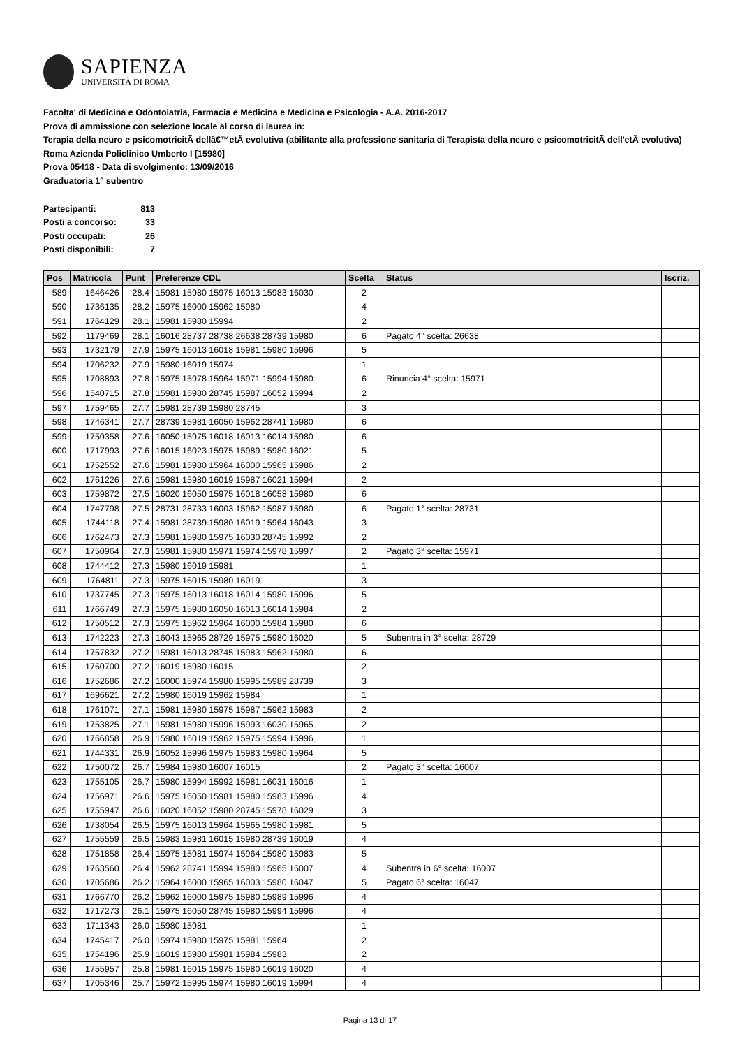SAPIENZA
UNIVERSITÀ DI ROMA
Facolta' di Medicina e Odontoiatria, Farmacia e Medicina e Medicina e Psicologia - A.A. 2016-2017
Prova di ammissione con selezione locale al corso di laurea in:
Terapia della neuro e psicomotricitÃ dellâ€™etÃ evolutiva (abilitante alla professione sanitaria di Terapista della neuro e psicomotricitÃ dell'etÃ evolutiva) Roma Azienda Policlinico Umberto I [15980]
Prova 05418 - Data di svolgimento: 13/09/2016
Graduatoria 1° subentro
| Partecipanti: | 813 |
| Posti a concorso: | 33 |
| Posti occupati: | 26 |
| Posti disponibili: | 7 |
| Pos | Matricola | Punt | Preferenze CDL | Scelta | Status | Iscriz. |
| --- | --- | --- | --- | --- | --- | --- |
| 589 | 1646426 | 28.4 | 15981 15980 15975 16013 15983 16030 | 2 | | |
| 590 | 1736135 | 28.2 | 15975 16000 15962 15980 | 4 | | |
| 591 | 1764129 | 28.1 | 15981 15980 15994 | 2 | | |
| 592 | 1179469 | 28.1 | 16016 28737 28738 26638 28739 15980 | 6 | Pagato 4° scelta: 26638 | |
| 593 | 1732179 | 27.9 | 15975 16013 16018 15981 15980 15996 | 5 | | |
| 594 | 1706232 | 27.9 | 15980 16019 15974 | 1 | | |
| 595 | 1708893 | 27.8 | 15975 15978 15964 15971 15994 15980 | 6 | Rinuncia 4° scelta: 15971 | |
| 596 | 1540715 | 27.8 | 15981 15980 28745 15987 16052 15994 | 2 | | |
| 597 | 1759465 | 27.7 | 15981 28739 15980 28745 | 3 | | |
| 598 | 1746341 | 27.7 | 28739 15981 16050 15962 28741 15980 | 6 | | |
| 599 | 1750358 | 27.6 | 16050 15975 16018 16013 16014 15980 | 6 | | |
| 600 | 1717993 | 27.6 | 16015 16023 15975 15989 15980 16021 | 5 | | |
| 601 | 1752552 | 27.6 | 15981 15980 15964 16000 15965 15986 | 2 | | |
| 602 | 1761226 | 27.6 | 15981 15980 16019 15987 16021 15994 | 2 | | |
| 603 | 1759872 | 27.5 | 16020 16050 15975 16018 16058 15980 | 6 | | |
| 604 | 1747798 | 27.5 | 28731 28733 16003 15962 15987 15980 | 6 | Pagato 1° scelta: 28731 | |
| 605 | 1744118 | 27.4 | 15981 28739 15980 16019 15964 16043 | 3 | | |
| 606 | 1762473 | 27.3 | 15981 15980 15975 16030 28745 15992 | 2 | | |
| 607 | 1750964 | 27.3 | 15981 15980 15971 15974 15978 15997 | 2 | Pagato 3° scelta: 15971 | |
| 608 | 1744412 | 27.3 | 15980 16019 15981 | 1 | | |
| 609 | 1764811 | 27.3 | 15975 16015 15980 16019 | 3 | | |
| 610 | 1737745 | 27.3 | 15975 16013 16018 16014 15980 15996 | 5 | | |
| 611 | 1766749 | 27.3 | 15975 15980 16050 16013 16014 15984 | 2 | | |
| 612 | 1750512 | 27.3 | 15975 15962 15964 16000 15984 15980 | 6 | | |
| 613 | 1742223 | 27.3 | 16043 15965 28729 15975 15980 16020 | 5 | Subentra in 3° scelta: 28729 | |
| 614 | 1757832 | 27.2 | 15981 16013 28745 15983 15962 15980 | 6 | | |
| 615 | 1760700 | 27.2 | 16019 15980 16015 | 2 | | |
| 616 | 1752686 | 27.2 | 16000 15974 15980 15995 15989 28739 | 3 | | |
| 617 | 1696621 | 27.2 | 15980 16019 15962 15984 | 1 | | |
| 618 | 1761071 | 27.1 | 15981 15980 15975 15987 15962 15983 | 2 | | |
| 619 | 1753825 | 27.1 | 15981 15980 15996 15993 16030 15965 | 2 | | |
| 620 | 1766858 | 26.9 | 15980 16019 15962 15975 15994 15996 | 1 | | |
| 621 | 1744331 | 26.9 | 16052 15996 15975 15983 15980 15964 | 5 | | |
| 622 | 1750072 | 26.7 | 15984 15980 16007 16015 | 2 | Pagato 3° scelta: 16007 | |
| 623 | 1755105 | 26.7 | 15980 15994 15992 15981 16031 16016 | 1 | | |
| 624 | 1756971 | 26.6 | 15975 16050 15981 15980 15983 15996 | 4 | | |
| 625 | 1755947 | 26.6 | 16020 16052 15980 28745 15978 16029 | 3 | | |
| 626 | 1738054 | 26.5 | 15975 16013 15964 15965 15980 15981 | 5 | | |
| 627 | 1755559 | 26.5 | 15983 15981 16015 15980 28739 16019 | 4 | | |
| 628 | 1751858 | 26.4 | 15975 15981 15974 15964 15980 15983 | 5 | | |
| 629 | 1763560 | 26.4 | 15962 28741 15994 15980 15965 16007 | 4 | Subentra in 6° scelta: 16007 | |
| 630 | 1705686 | 26.2 | 15964 16000 15965 16003 15980 16047 | 5 | Pagato 6° scelta: 16047 | |
| 631 | 1766770 | 26.2 | 15962 16000 15975 15980 15989 15996 | 4 | | |
| 632 | 1717273 | 26.1 | 15975 16050 28745 15980 15994 15996 | 4 | | |
| 633 | 1711343 | 26.0 | 15980 15981 | 1 | | |
| 634 | 1745417 | 26.0 | 15974 15980 15975 15981 15964 | 2 | | |
| 635 | 1754196 | 25.9 | 16019 15980 15981 15984 15983 | 2 | | |
| 636 | 1755957 | 25.8 | 15981 16015 15975 15980 16019 16020 | 4 | | |
| 637 | 1705346 | 25.7 | 15972 15995 15974 15980 16019 15994 | 4 | | |
Pagina 13 di 17